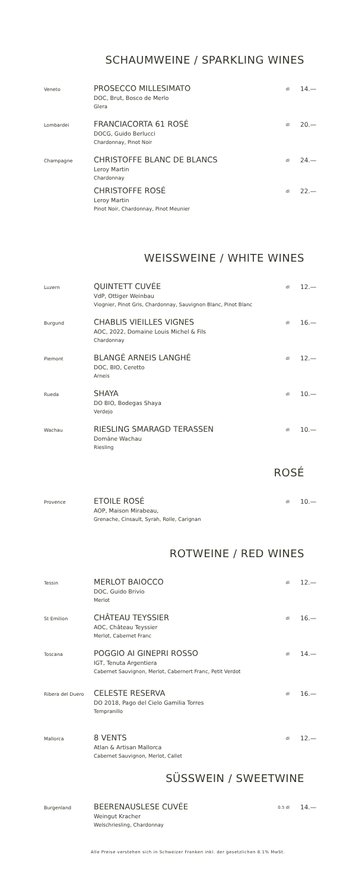SCHAUMWEINE / SPARKLING WINES
Veneto
PROSECCO MILLESIMATO
DOC, Brut, Bosco de Merlo
Glera
dl
14.—
Lombardei
FRANCIACORTA 61 ROSÉ
DOCG, Guido Berlucci
Chardonnay, Pinot Noir
dl
20.—
Champagne
CHRISTOFFE BLANC DE BLANCS
Leroy Martin
Chardonnay
dl
24.—
CHRISTOFFE ROSÉ
Leroy Martin
Pinot Noir, Chardonnay, Pinot Meunier
dl
22.—
WEISSWEINE / WHITE WINES
Luzern
QUINTETT CUVÉE
VdP, Ottiger Weinbau
Viognier, Pinot Gris, Chardonnay, Sauvignon Blanc, Pinot Blanc
dl
12.—
Burgund
CHABLIS VIEILLES VIGNES
AOC, 2022, Domaine Louis Michel & Fils
Chardonnay
dl
16.—
Piemont
BLANGÉ ARNEIS LANGHÉ
DOC, BIO, Ceretto
Arneis
dl
12.—
Rueda
SHAYA
DO BIO, Bodegas Shaya
Verdejo
dl
10.—
Wachau
RIESLING SMARAGD TERASSEN
Domäne Wachau
Riesling
dl
10.—
ROSÉ
Provence
ETOILE ROSÉ
AOP, Maison Mirabeau,
Grenache, Cinsault, Syrah, Rolle, Carignan
dl
10.—
ROTWEINE / RED WINES
Tessin
MERLOT BAIOCCO
DOC, Guido Brivio
Merlot
dl
12.—
St Emilion
CHÂTEAU TEYSSIER
AOC, Château Teyssier
Merlot, Cabernet Franc
dl
16.—
Toscana
POGGIO AI GINEPRI ROSSO
IGT, Tenuta Argentiera
Cabernet Sauvignon, Merlot, Cabernert Franc, Petit Verdot
dl
14.—
Ribera del Duero
CELESTE RESERVA
DO 2018, Pago del Cielo Gamilia Torres
Tempranillo
dl
16.—
Mallorca
8 VENTS
Atlan & Artisan Mallorca
Cabernet Sauvignon, Merlot, Callet
dl
12.—
SÜSSWEIN / SWEETWINE
Burgenland
BEERENAUSLESE CUVÉE
Weingut Kracher
Welschriesling, Chardonnay
0.5 dl
14.—
Alle Preise verstehen sich in Schweizer Franken inkl. der gesetzlichen 8.1% MwSt.